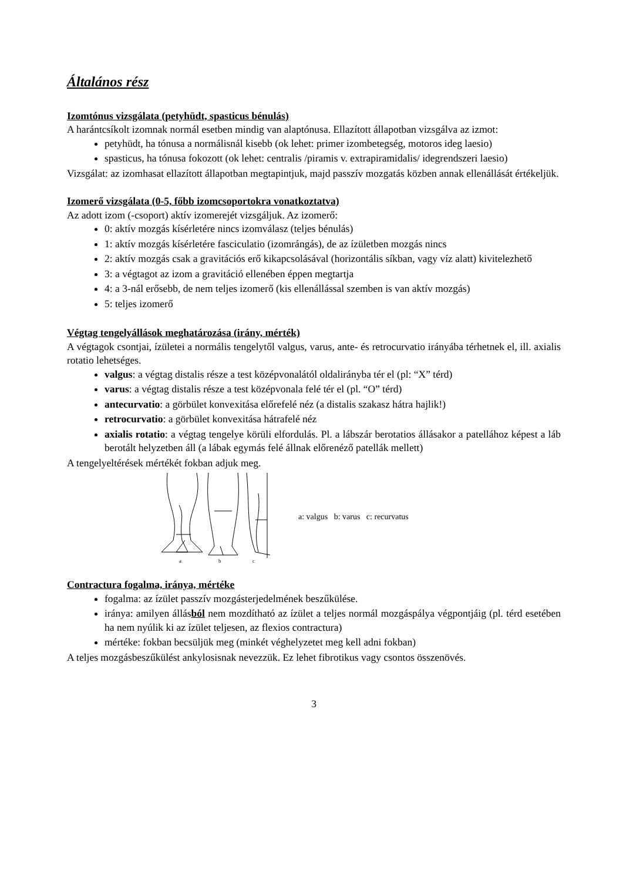Általános rész
Izomtónus vizsgálata (petyhüdt, spasticus bénulás)
A harántcsíkolt izomnak normál esetben mindig van alaptónusa. Ellazított állapotban vizsgálva az izmot:
petyhüdt, ha tónusa a normálisnál kisebb (ok lehet: primer izombetegség, motoros ideg laesio)
spasticus, ha tónusa fokozott (ok lehet: centralis /piramis v. extrapiramidalis/ idegrendszeri laesio)
Vizsgálat: az izomhasat ellazított állapotban megtapintjuk, majd passzív mozgatás közben annak ellenállását értékeljük.
Izomerő vizsgálata (0-5, főbb izomcsoportokra vonatkoztatva)
Az adott izom (-csoport) aktív izomerejét vizsgáljuk. Az izomerő:
0: aktív mozgás kísérletére nincs izomválasz (teljes bénulás)
1: aktív mozgás kísérletére fasciculatio (izomrángás), de az ízületben mozgás nincs
2: aktív mozgás csak a gravitációs erő kikapcsolásával (horizontális síkban, vagy víz alatt) kivitelezhető
3: a végtagot az izom a gravitáció ellenében éppen megtartja
4: a 3-nál erősebb, de nem teljes izomerő (kis ellenállással szemben is van aktív mozgás)
5: teljes izomerő
Végtag tengelyállások meghatározása (irány, mérték)
A végtagok csontjai, ízületei a normális tengelytől valgus, varus, ante- és retrocurvatio irányába térhetnek el, ill. axialis rotatio lehetséges.
valgus: a végtag distalis része a test középvonalától oldalirányba tér el (pl: “X” térd)
varus: a végtag distalis része a test középvonala felé tér el (pl. “O” térd)
antecurvatio: a görbület konvexitása előrefelé néz (a distalis szakasz hátra hajlik!)
retrocurvatio: a görbület konvexitása hátrafelé néz
axialis rotatio: a végtag tengelye körüli elfordulás. Pl. a lábszár berotatios állásakor a patellához képest a láb berotált helyzetben áll (a lábak egymás felé állnak előrenéző patellák mellett)
A tengelyeltérések mértékét fokban adjuk meg.
a
b
c
a: valgus b: varus c: recurvatus
Contractura fogalma, iránya, mértéke
fogalma: az ízület passzív mozgásterjedelmének beszűkülése.
iránya: amilyen állásból nem mozdítható az ízület a teljes normál mozgáspálya végpontjáig (pl. térd esetében ha nem nyúlik ki az ízület teljesen, az flexios contractura)
mértéke: fokban becsüljük meg (minkét véghelyzetet meg kell adni fokban)
A teljes mozgásbeszűkülést ankylosisnak nevezzük. Ez lehet fibrotikus vagy csontos összenövés.
3